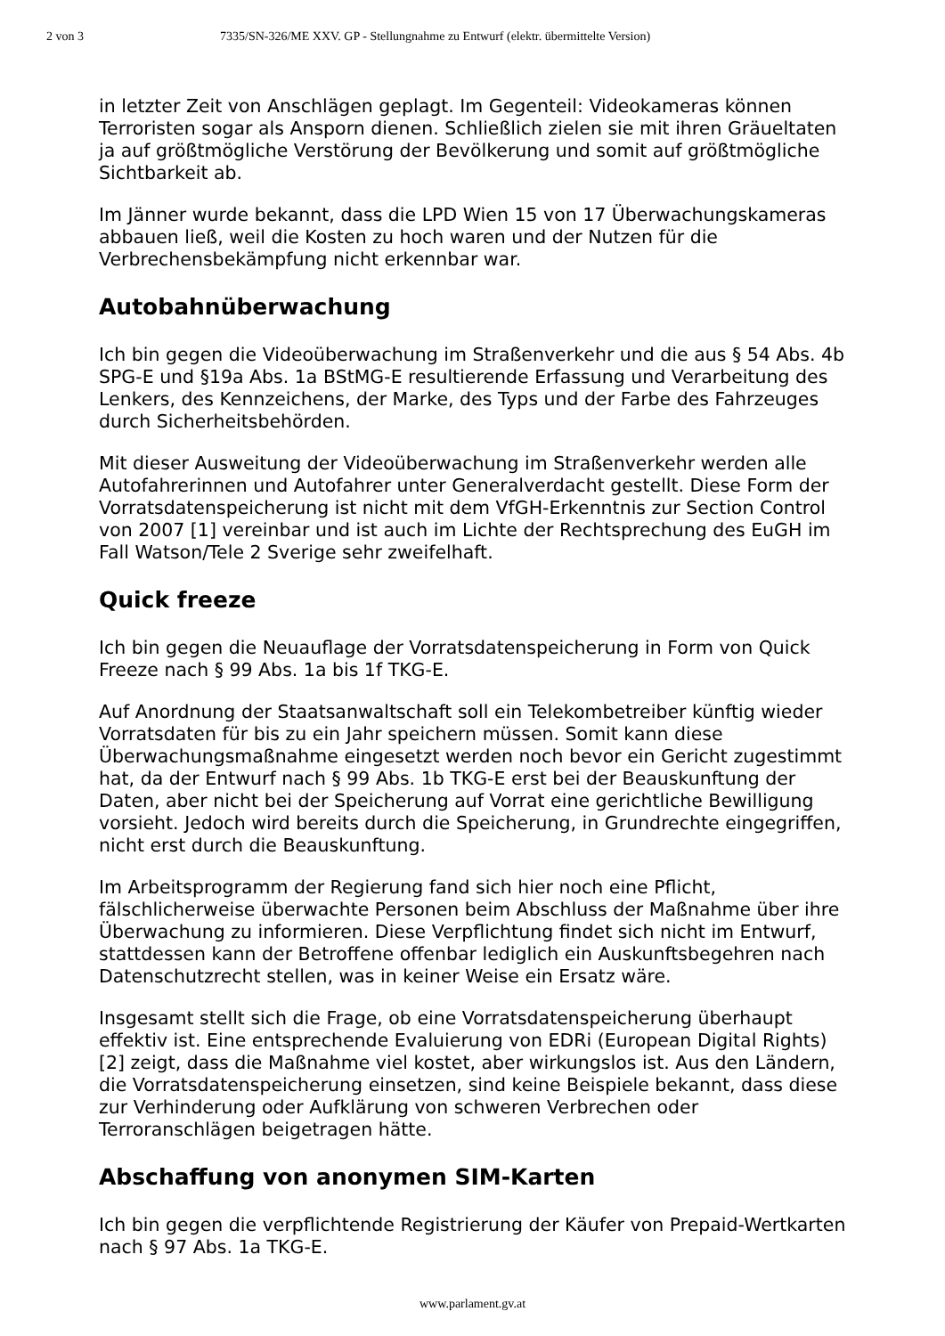2 von 3 7335/SN-326/ME XXV. GP - Stellungnahme zu Entwurf (elektr. übermittelte Version)
in letzter Zeit von Anschlägen geplagt. Im Gegenteil: Videokameras können Terroristen sogar als Ansporn dienen. Schließlich zielen sie mit ihren Gräueltaten ja auf größtmögliche Verstörung der Bevölkerung und somit auf größtmögliche Sichtbarkeit ab.
Im Jänner wurde bekannt, dass die LPD Wien 15 von 17 Überwachungskameras abbauen ließ, weil die Kosten zu hoch waren und der Nutzen für die Verbrechensbekämpfung nicht erkennbar war.
Autobahnüberwachung
Ich bin gegen die Videoüberwachung im Straßenverkehr und die aus § 54 Abs. 4b SPG-E und §19a Abs. 1a BStMG-E resultierende Erfassung und Verarbeitung des Lenkers, des Kennzeichens, der Marke, des Typs und der Farbe des Fahrzeuges durch Sicherheitsbehörden.
Mit dieser Ausweitung der Videoüberwachung im Straßenverkehr werden alle Autofahrerinnen und Autofahrer unter Generalverdacht gestellt. Diese Form der Vorratsdatenspeicherung ist nicht mit dem VfGH-Erkenntnis zur Section Control von 2007 [1] vereinbar und ist auch im Lichte der Rechtsprechung des EuGH im Fall Watson/Tele 2 Sverige sehr zweifelhaft.
Quick freeze
Ich bin gegen die Neuauflage der Vorratsdatenspeicherung in Form von Quick Freeze nach § 99 Abs. 1a bis 1f TKG-E.
Auf Anordnung der Staatsanwaltschaft soll ein Telekombetreiber künftig wieder Vorratsdaten für bis zu ein Jahr speichern müssen. Somit kann diese Überwachungsmaßnahme eingesetzt werden noch bevor ein Gericht zugestimmt hat, da der Entwurf nach § 99 Abs. 1b TKG-E erst bei der Beauskunftung der Daten, aber nicht bei der Speicherung auf Vorrat eine gerichtliche Bewilligung vorsieht. Jedoch wird bereits durch die Speicherung, in Grundrechte eingegriffen, nicht erst durch die Beauskunftung.
Im Arbeitsprogramm der Regierung fand sich hier noch eine Pflicht, fälschlicherweise überwachte Personen beim Abschluss der Maßnahme über ihre Überwachung zu informieren. Diese Verpflichtung findet sich nicht im Entwurf, stattdessen kann der Betroffene offenbar lediglich ein Auskunftsbegehren nach Datenschutzrecht stellen, was in keiner Weise ein Ersatz wäre.
Insgesamt stellt sich die Frage, ob eine Vorratsdatenspeicherung überhaupt effektiv ist. Eine entsprechende Evaluierung von EDRi (European Digital Rights) [2] zeigt, dass die Maßnahme viel kostet, aber wirkungslos ist. Aus den Ländern, die Vorratsdatenspeicherung einsetzen, sind keine Beispiele bekannt, dass diese zur Verhinderung oder Aufklärung von schweren Verbrechen oder Terroranschlägen beigetragen hätte.
Abschaffung von anonymen SIM-Karten
Ich bin gegen die verpflichtende Registrierung der Käufer von Prepaid-Wertkarten nach § 97 Abs. 1a TKG-E.
www.parlament.gv.at